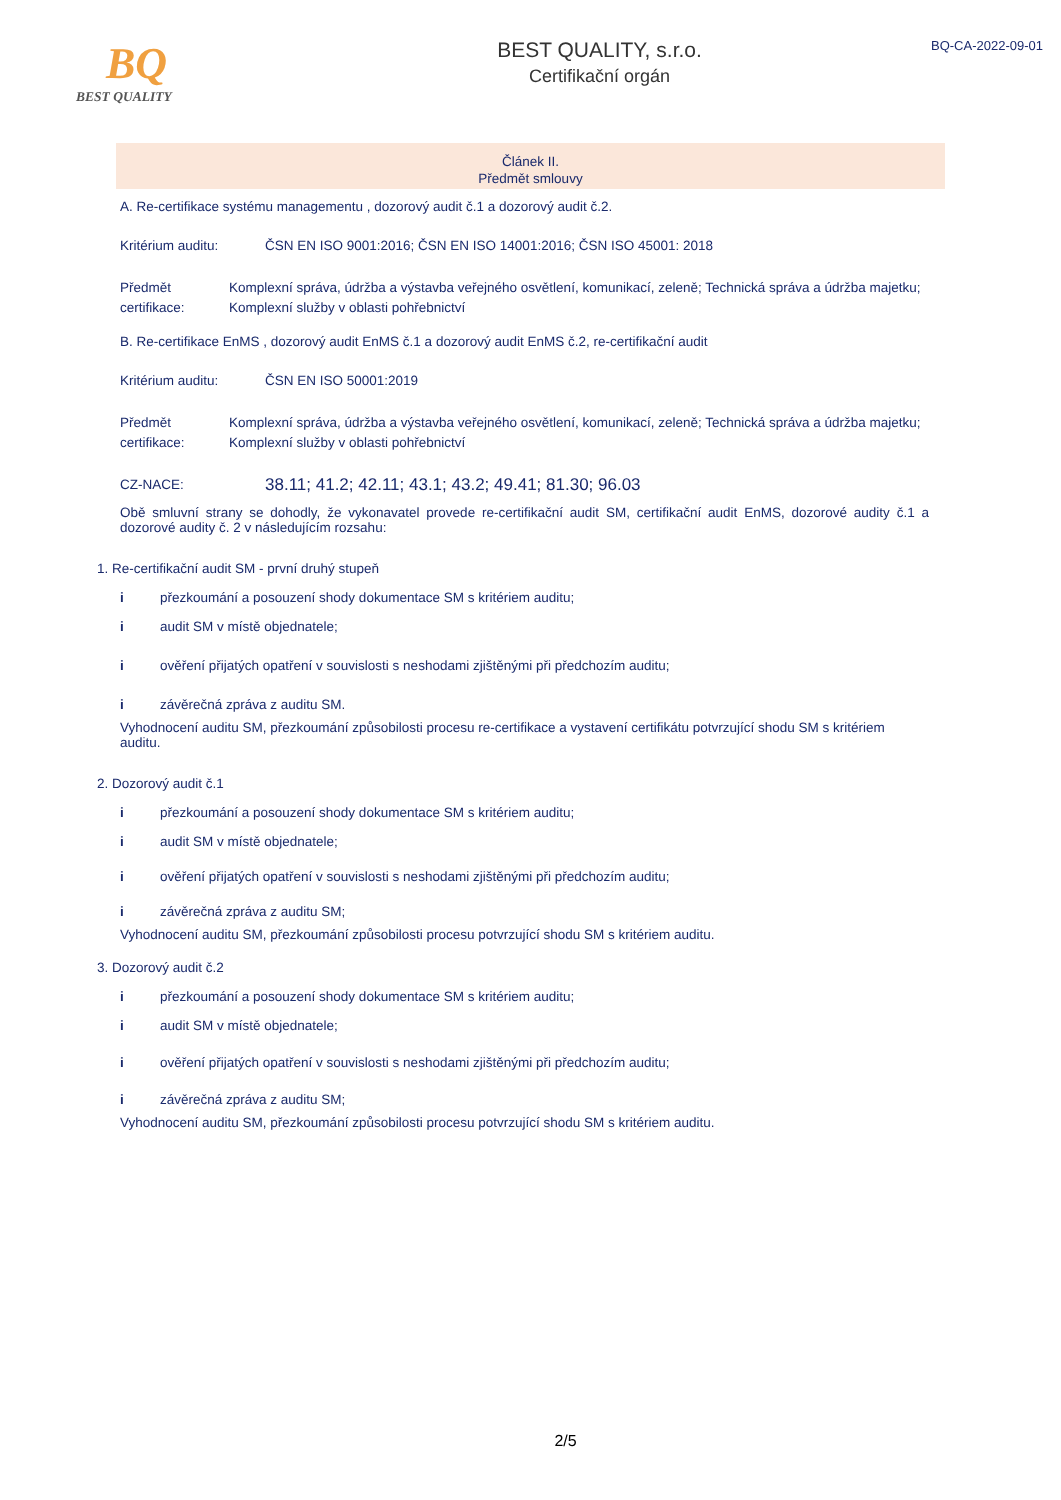BQ
BEST QUALITY
BEST QUALITY, s.r.o.
Certifikační orgán
BQ-CA-2022-09-01
Článek II.
Předmět smlouvy
A. Re-certifikace systému managementu , dozorový audit č.1 a dozorový audit č.2.
Kritérium auditu: ČSN EN ISO 9001:2016; ČSN EN ISO 14001:2016; ČSN ISO 45001: 2018
Předmět certifikace:
Komplexní správa, údržba a výstavba veřejného osvětlení, komunikací, zeleně; Technická správa a údržba majetku; Komplexní služby v oblasti pohřebnictví
B. Re-certifikace EnMS , dozorový audit EnMS č.1 a dozorový audit EnMS č.2, re-certifikační audit
Kritérium auditu: ČSN EN ISO 50001:2019
Předmět certifikace:
Komplexní správa, údržba a výstavba veřejného osvětlení, komunikací, zeleně; Technická správa a údržba majetku; Komplexní služby v oblasti pohřebnictví
CZ-NACE:
38.11; 41.2; 42.11; 43.1; 43.2; 49.41; 81.30; 96.03
Obě smluvní strany se dohodly, že vykonavatel provede re-certifikační audit SM, certifikační audit EnMS, dozorové audity č.1 a dozorové audity č. 2 v následujícím rozsahu:
1. Re-certifikační audit SM - první druhý stupeň
i přezkoumání a posouzení shody dokumentace SM s kritériem auditu;
i audit SM v místě objednatele;
i ověření přijatých opatření v souvislosti s neshodami zjištěnými při předchozím auditu;
i závěrečná zpráva z auditu SM.
Vyhodnocení auditu SM, přezkoumání způsobilosti procesu re-certifikace a vystavení certifikátu potvrzující shodu SM s kritériem auditu.
2. Dozorový audit č.1
i přezkoumání a posouzení shody dokumentace SM s kritériem auditu;
i audit SM v místě objednatele;
i ověření přijatých opatření v souvislosti s neshodami zjištěnými při předchozím auditu;
i závěrečná zpráva z auditu SM;
Vyhodnocení auditu SM, přezkoumání způsobilosti procesu potvrzující shodu SM s kritériem auditu.
3. Dozorový audit č.2
i přezkoumání a posouzení shody dokumentace SM s kritériem auditu;
i audit SM v místě objednatele;
i ověření přijatých opatření v souvislosti s neshodami zjištěnými při předchozím auditu;
i závěrečná zpráva z auditu SM;
Vyhodnocení auditu SM, přezkoumání způsobilosti procesu potvrzující shodu SM s kritériem auditu.
2/5